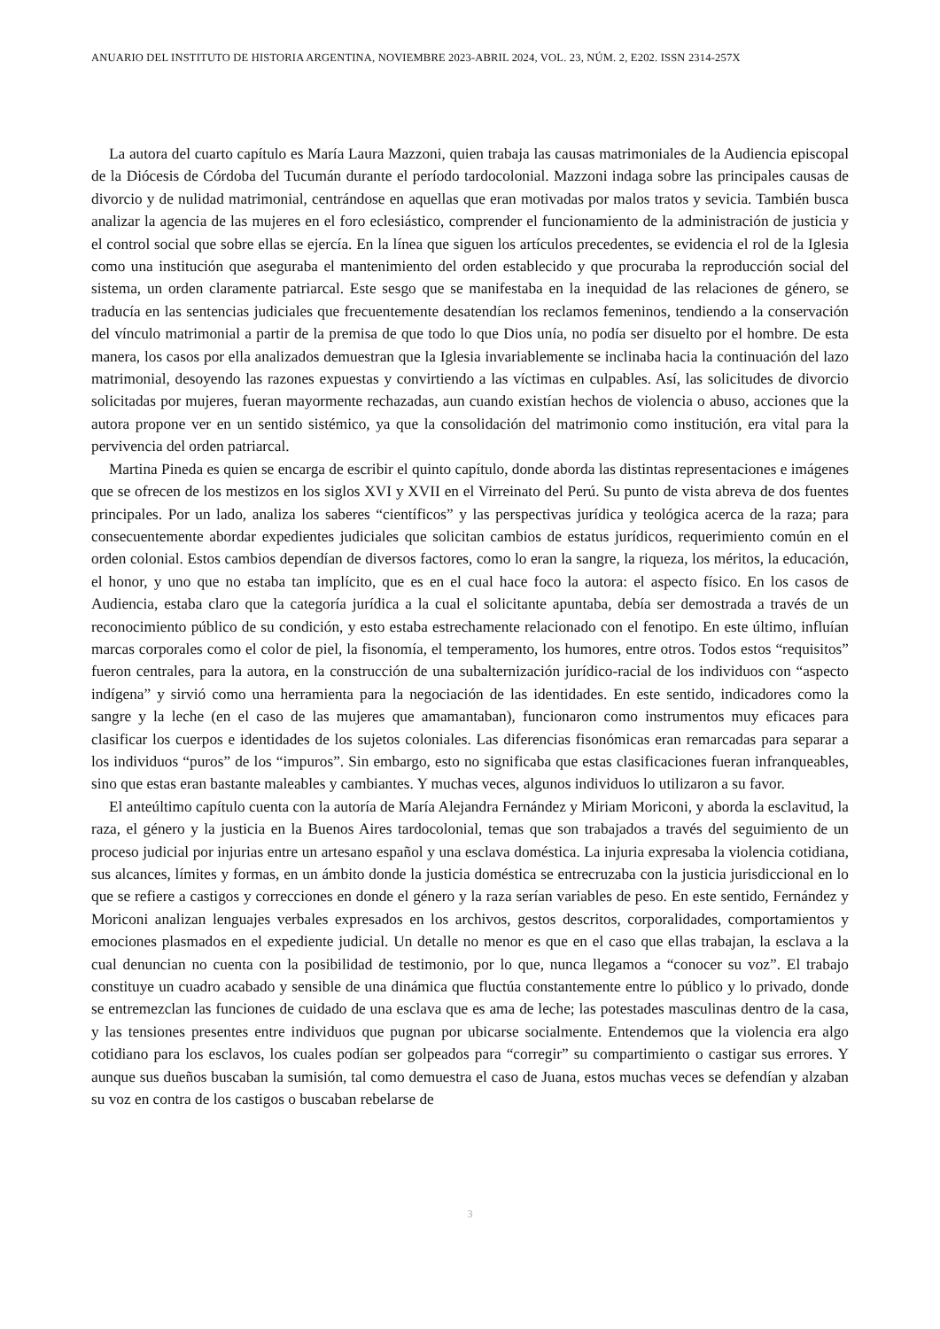ANUARIO DEL INSTITUTO DE HISTORIA ARGENTINA, NOVIEMBRE 2023-ABRIL 2024, VOL. 23, NÚM. 2, E202. ISSN 2314-257X
La autora del cuarto capítulo es María Laura Mazzoni, quien trabaja las causas matrimoniales de la Audiencia episcopal de la Diócesis de Córdoba del Tucumán durante el período tardocolonial. Mazzoni indaga sobre las principales causas de divorcio y de nulidad matrimonial, centrándose en aquellas que eran motivadas por malos tratos y sevicia. También busca analizar la agencia de las mujeres en el foro eclesiástico, comprender el funcionamiento de la administración de justicia y el control social que sobre ellas se ejercía. En la línea que siguen los artículos precedentes, se evidencia el rol de la Iglesia como una institución que aseguraba el mantenimiento del orden establecido y que procuraba la reproducción social del sistema, un orden claramente patriarcal. Este sesgo que se manifestaba en la inequidad de las relaciones de género, se traducía en las sentencias judiciales que frecuentemente desatendían los reclamos femeninos, tendiendo a la conservación del vínculo matrimonial a partir de la premisa de que todo lo que Dios unía, no podía ser disuelto por el hombre. De esta manera, los casos por ella analizados demuestran que la Iglesia invariablemente se inclinaba hacia la continuación del lazo matrimonial, desoyendo las razones expuestas y convirtiendo a las víctimas en culpables. Así, las solicitudes de divorcio solicitadas por mujeres, fueran mayormente rechazadas, aun cuando existían hechos de violencia o abuso, acciones que la autora propone ver en un sentido sistémico, ya que la consolidación del matrimonio como institución, era vital para la pervivencia del orden patriarcal.
Martina Pineda es quien se encarga de escribir el quinto capítulo, donde aborda las distintas representaciones e imágenes que se ofrecen de los mestizos en los siglos XVI y XVII en el Virreinato del Perú. Su punto de vista abreva de dos fuentes principales. Por un lado, analiza los saberes “científicos” y las perspectivas jurídica y teológica acerca de la raza; para consecuentemente abordar expedientes judiciales que solicitan cambios de estatus jurídicos, requerimiento común en el orden colonial. Estos cambios dependían de diversos factores, como lo eran la sangre, la riqueza, los méritos, la educación, el honor, y uno que no estaba tan implícito, que es en el cual hace foco la autora: el aspecto físico. En los casos de Audiencia, estaba claro que la categoría jurídica a la cual el solicitante apuntaba, debía ser demostrada a través de un reconocimiento público de su condición, y esto estaba estrechamente relacionado con el fenotipo. En este último, influían marcas corporales como el color de piel, la fisonomía, el temperamento, los humores, entre otros. Todos estos “requisitos” fueron centrales, para la autora, en la construcción de una subalternización jurídico-racial de los individuos con “aspecto indígena” y sirvió como una herramienta para la negociación de las identidades. En este sentido, indicadores como la sangre y la leche (en el caso de las mujeres que amamantaban), funcionaron como instrumentos muy eficaces para clasificar los cuerpos e identidades de los sujetos coloniales. Las diferencias fisonómicas eran remarcadas para separar a los individuos “puros” de los “impuros”. Sin embargo, esto no significaba que estas clasificaciones fueran infranqueables, sino que estas eran bastante maleables y cambiantes. Y muchas veces, algunos individuos lo utilizaron a su favor.
El anteúltimo capítulo cuenta con la autoría de María Alejandra Fernández y Miriam Moriconi, y aborda la esclavitud, la raza, el género y la justicia en la Buenos Aires tardocolonial, temas que son trabajados a través del seguimiento de un proceso judicial por injurias entre un artesano español y una esclava doméstica. La injuria expresaba la violencia cotidiana, sus alcances, límites y formas, en un ámbito donde la justicia doméstica se entrecruzaba con la justicia jurisdiccional en lo que se refiere a castigos y correcciones en donde el género y la raza serían variables de peso. En este sentido, Fernández y Moriconi analizan lenguajes verbales expresados en los archivos, gestos descritos, corporalidades, comportamientos y emociones plasmados en el expediente judicial. Un detalle no menor es que en el caso que ellas trabajan, la esclava a la cual denuncian no cuenta con la posibilidad de testimonio, por lo que, nunca llegamos a “conocer su voz”. El trabajo constituye un cuadro acabado y sensible de una dinámica que fluctúa constantemente entre lo público y lo privado, donde se entremezclan las funciones de cuidado de una esclava que es ama de leche; las potestades masculinas dentro de la casa, y las tensiones presentes entre individuos que pugnan por ubicarse socialmente. Entendemos que la violencia era algo cotidiano para los esclavos, los cuales podían ser golpeados para “corregir” su compartimiento o castigar sus errores. Y aunque sus dueños buscaban la sumisión, tal como demuestra el caso de Juana, estos muchas veces se defendían y alzaban su voz en contra de los castigos o buscaban rebelarse de
3